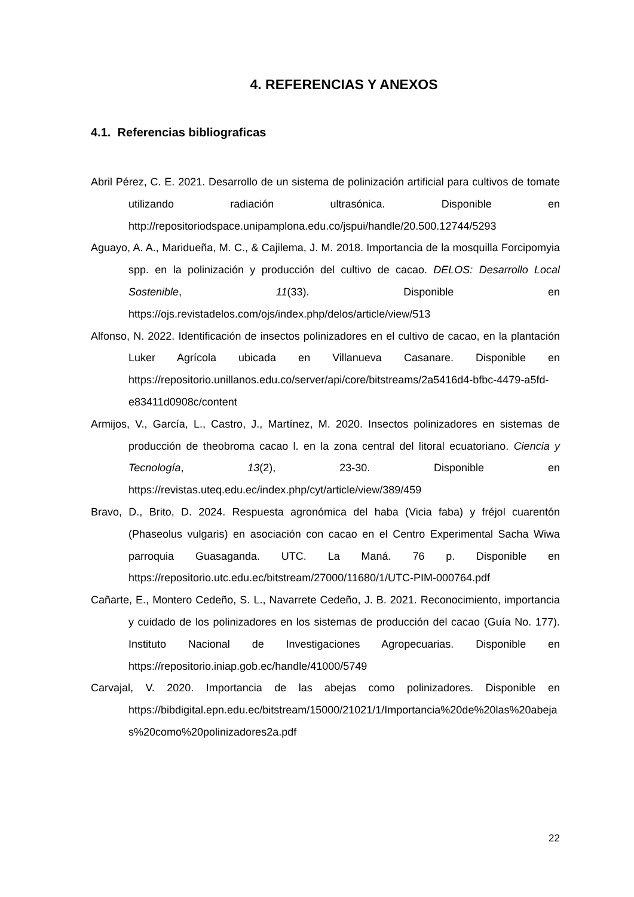4. REFERENCIAS Y ANEXOS
4.1. Referencias bibliograficas
Abril Pérez, C. E. 2021. Desarrollo de un sistema de polinización artificial para cultivos de tomate utilizando radiación ultrasónica. Disponible en http://repositoriodspace.unipamplona.edu.co/jspui/handle/20.500.12744/5293
Aguayo, A. A., Maridueña, M. C., & Cajilema, J. M. 2018. Importancia de la mosquilla Forcipomyia spp. en la polinización y producción del cultivo de cacao. DELOS: Desarrollo Local Sostenible, 11(33). Disponible en https://ojs.revistadelos.com/ojs/index.php/delos/article/view/513
Alfonso, N. 2022. Identificación de insectos polinizadores en el cultivo de cacao, en la plantación Luker Agrícola ubicada en Villanueva Casanare. Disponible en https://repositorio.unillanos.edu.co/server/api/core/bitstreams/2a5416d4-bfbc-4479-a5fd-e83411d0908c/content
Armijos, V., García, L., Castro, J., Martínez, M. 2020. Insectos polinizadores en sistemas de producción de theobroma cacao l. en la zona central del litoral ecuatoriano. Ciencia y Tecnología, 13(2), 23-30. Disponible en https://revistas.uteq.edu.ec/index.php/cyt/article/view/389/459
Bravo, D., Brito, D. 2024. Respuesta agronómica del haba (Vicia faba) y fréjol cuarentón (Phaseolus vulgaris) en asociación con cacao en el Centro Experimental Sacha Wiwa parroquia Guasaganda. UTC. La Maná. 76 p. Disponible en https://repositorio.utc.edu.ec/bitstream/27000/11680/1/UTC-PIM-000764.pdf
Cañarte, E., Montero Cedeño, S. L., Navarrete Cedeño, J. B. 2021. Reconocimiento, importancia y cuidado de los polinizadores en los sistemas de producción del cacao (Guía No. 177). Instituto Nacional de Investigaciones Agropecuarias. Disponible en https://repositorio.iniap.gob.ec/handle/41000/5749
Carvajal, V. 2020. Importancia de las abejas como polinizadores. Disponible en https://bibdigital.epn.edu.ec/bitstream/15000/21021/1/Importancia%20de%20las%20abejas%20como%20polinizadores2a.pdf
22